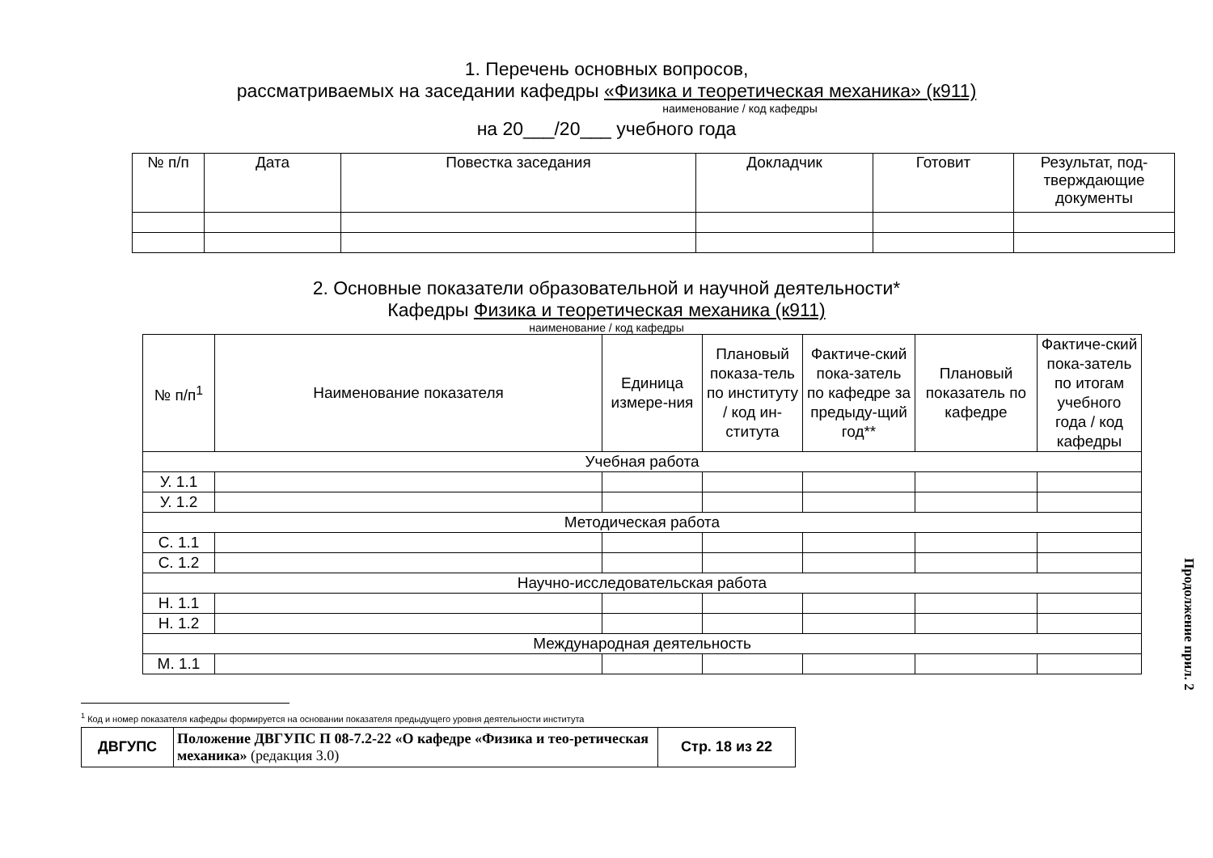1. Перечень основных вопросов,
рассматриваемых на заседании кафедры «Физика и теоретическая механика» (к911)
наименование / код кафедры
на 20___/20___ учебного года
| № п/п | Дата | Повестка заседания | Докладчик | Готовит | Результат, под-тверждающие документы |
| --- | --- | --- | --- | --- | --- |
2. Основные показатели образовательной и научной деятельности*
Кафедры Физика и теоретическая механика (к911)
наименование / код кафедры
| № п/п<sup>1</sup> | Наименование показателя | Единица измере-ния | Плановый показа-тель по институту / код ин-ститута | Фактиче-ский пока-затель по кафедре за предыду-щий год** | Плановый показатель по кафедре | Фактиче-ский пока-затель по итогам учебного года / код кафедры |
| --- | --- | --- | --- | --- | --- | --- |
| Учебная работа | | | | | | |
| У. 1.1 | | | | | | |
| У. 1.2 | | | | | | |
| Методическая работа | | | | | | |
| С. 1.1 | | | | | | |
| С. 1.2 | | | | | | |
| Научно-исследовательская работа | | | | | | |
| Н. 1.1 | | | | | | |
| Н. 1.2 | | | | | | |
| Международная деятельность | | | | | | |
| М. 1.1 | | | | | | |
<sup>1</sup> Код и номер показателя кафедры формируется на основании показателя предыдущего уровня деятельности института
| ДВГУПС | Положение ДВГУПС П 08-7.2-22 «О кафедре «Физика и тео-ретическая механика» (редакция 3.0) | Стр. 18 из 22 |
Продолжение прил. 2